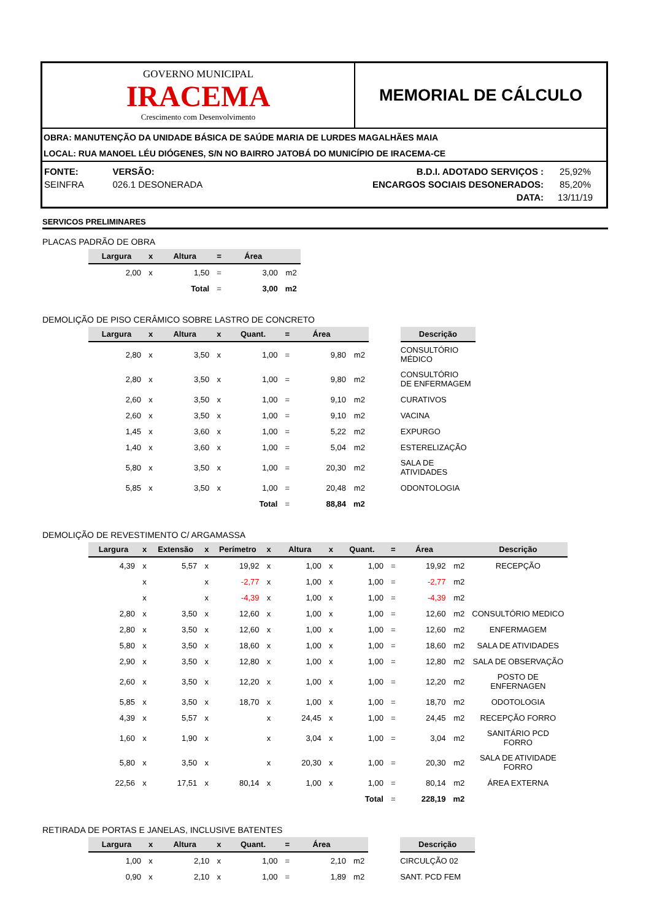GOVERNO MUNICIPAL
IRACEMA
Crescimento com Desenvolvimento
MEMORIAL DE CÁLCULO
OBRA: MANUTENÇÃO DA UNIDADE BÁSICA DE SAÚDE MARIA DE LURDES MAGALHÃES MAIA
LOCAL: RUA MANOEL LÉU DIÓGENES, S/N NO BAIRRO JATOBÁ DO MUNICÍPIO DE IRACEMA-CE
| FONTE: | VERSÃO: | B.D.I. ADOTADO SERVIÇOS : | 25,92% |
| SEINFRA | 026.1 DESONERADA | ENCARGOS SOCIAIS DESONERADOS: | 85,20% |
| | | DATA: | 13/11/19 |
SERVICOS PRELIMINARES
PLACAS PADRÃO DE OBRA
| Largura | x | Altura | = | Área | |
| --- | --- | --- | --- | --- | --- |
| 2,00 | x | 1,50 | = | 3,00 | m2 |
| | | Total | = | 3,00 | m2 |
DEMOLIÇÃO DE PISO CERÂMICO SOBRE LASTRO DE CONCRETO
| Largura | x | Altura | x | Quant. | = | Área | | | Descrição |
| --- | --- | --- | --- | --- | --- | --- | --- | --- | --- |
| 2,80 | x | 3,50 | x | 1,00 | = | 9,80 | m2 | | CONSULTÓRIO MÉDICO |
| 2,80 | x | 3,50 | x | 1,00 | = | 9,80 | m2 | | CONSULTÓRIO DE ENFERMAGEM |
| 2,60 | x | 3,50 | x | 1,00 | = | 9,10 | m2 | | CURATIVOS |
| 2,60 | x | 3,50 | x | 1,00 | = | 9,10 | m2 | | VACINA |
| 1,45 | x | 3,60 | x | 1,00 | = | 5,22 | m2 | | EXPURGO |
| 1,40 | x | 3,60 | x | 1,00 | = | 5,04 | m2 | | ESTERELIZAÇÃO |
| 5,80 | x | 3,50 | x | 1,00 | = | 20,30 | m2 | | SALA DE ATIVIDADES |
| 5,85 | x | 3,50 | x | 1,00 | = | 20,48 | m2 | | ODONTOLOGIA |
| | | | | Total | = | 88,84 | m2 | | |
DEMOLIÇÃO DE REVESTIMENTO C/ ARGAMASSA
| Largura | x | Extensão | x | Perímetro | x | Altura | x | Quant. | = | Área | | Descrição |
| --- | --- | --- | --- | --- | --- | --- | --- | --- | --- | --- | --- | --- |
| 4,39 | x | 5,57 | x | 19,92 | x | 1,00 | x | 1,00 | = | 19,92 | m2 | RECEPÇÃO |
| | x | | x | -2,77 | x | 1,00 | x | 1,00 | = | -2,77 | m2 | |
| | x | | x | -4,39 | x | 1,00 | x | 1,00 | = | -4,39 | m2 | |
| 2,80 | x | 3,50 | x | 12,60 | x | 1,00 | x | 1,00 | = | 12,60 | m2 | CONSULTÓRIO MEDICO |
| 2,80 | x | 3,50 | x | 12,60 | x | 1,00 | x | 1,00 | = | 12,60 | m2 | ENFERMAGEM |
| 5,80 | x | 3,50 | x | 18,60 | x | 1,00 | x | 1,00 | = | 18,60 | m2 | SALA DE ATIVIDADES |
| 2,90 | x | 3,50 | x | 12,80 | x | 1,00 | x | 1,00 | = | 12,80 | m2 | SALA DE OBSERVAÇÃO |
| 2,60 | x | 3,50 | x | 12,20 | x | 1,00 | x | 1,00 | = | 12,20 | m2 | POSTO DE ENFERNAGEN |
| 5,85 | x | 3,50 | x | 18,70 | x | 1,00 | x | 1,00 | = | 18,70 | m2 | ODOTOLOGIA |
| 4,39 | x | 5,57 | x | | x | 24,45 | x | 1,00 | = | 24,45 | m2 | RECEPÇÃO FORRO |
| 1,60 | x | 1,90 | x | | x | 3,04 | x | 1,00 | = | 3,04 | m2 | SANITÁRIO PCD FORRO |
| 5,80 | x | 3,50 | x | | x | 20,30 | x | 1,00 | = | 20,30 | m2 | SALA DE ATIVIDADE FORRO |
| 22,56 | x | 17,51 | x | 80,14 | x | 1,00 | x | 1,00 | = | 80,14 | m2 | ÁREA EXTERNA |
| | | | | | | | | Total | = | 228,19 | m2 | |
RETIRADA DE PORTAS E JANELAS, INCLUSIVE BATENTES
| Largura | x | Altura | x | Quant. | = | Área | | | Descrição |
| --- | --- | --- | --- | --- | --- | --- | --- | --- | --- |
| 1,00 | x | 2,10 | x | 1,00 | = | 2,10 | m2 | | CIRCULÇÃO 02 |
| 0,90 | x | 2,10 | x | 1,00 | = | 1,89 | m2 | | SANT. PCD FEM |